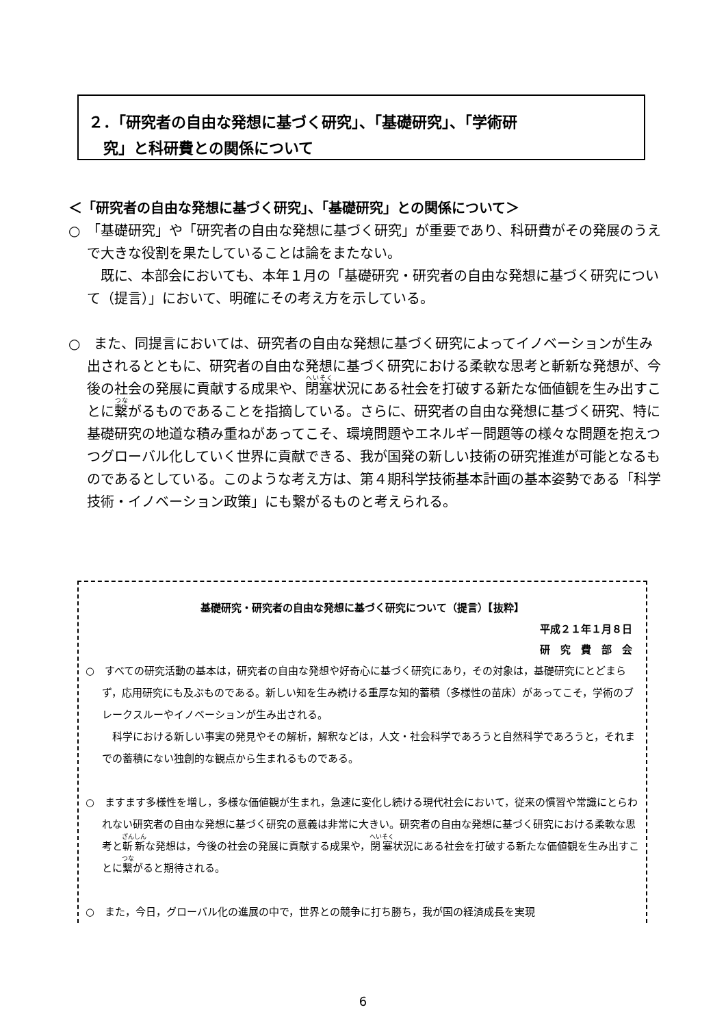２．「研究者の自由な発想に基づく研究」、「基礎研究」、「学術研
　究」と科研費との関係について
＜「研究者の自由な発想に基づく研究」、「基礎研究」との関係について＞
○　「基礎研究」や「研究者の自由な発想に基づく研究」が重要であり、科研費がその発展のうえで大きな役割を果たしていることは論をまたない。
　既に、本部会においても、本年１月の「基礎研究・研究者の自由な発想に基づく研究について（提言）」において、明確にその考え方を示している。
○　また、同提言においては、研究者の自由な発想に基づく研究によってイノベーションが生み出されるとともに、研究者の自由な発想に基づく研究における柔軟な思考と斬新な発想が、今後の社会の発展に貢献する成果や、閉塞状況にある社会を打破する新たな価値観を生み出すことに繋がるものであることを指摘している。さらに、研究者の自由な発想に基づく研究、特に基礎研究の地道な積み重ねがあってこそ、環境問題やエネルギー問題等の様々な問題を抱えつつグローバル化していく世界に貢献できる、我が国発の新しい技術の研究推進が可能となるものであるとしている。このような考え方は、第４期科学技術基本計画の基本姿勢である「科学技術・イノベーション政策」にも繋がるものと考えられる。
基礎研究・研究者の自由な発想に基づく研究について（提言）【抜粋】
平成２１年１月８日
研　究　費　部　会
○　すべての研究活動の基本は，研究者の自由な発想や好奇心に基づく研究にあり，その対象は，基礎研究にとどまらず，応用研究にも及ぶものである。新しい知を生み続ける重厚な知的蓄積（多様性の苗床）があってこそ，学術のブレークスルーやイノベーションが生み出される。
　科学における新しい事実の発見やその解析，解釈などは，人文・社会科学であろうと自然科学であろうと，それまでの蓄積にない独創的な観点から生まれるものである。
○　ますます多様性を増し，多様な価値観が生まれ，急速に変化し続ける現代社会において，従来の慣習や常識にとらわれない研究者の自由な発想に基づく研究の意義は非常に大きい。研究者の自由な発想に基づく研究における柔軟な思考と斬新な発想は，今後の社会の発展に貢献する成果や，閉塞状況にある社会を打破する新たな価値観を生み出すことに繋がると期待される。
○　また，今日，グローバル化の進展の中で，世界との競争に打ち勝ち，我が国の経済成長を実現
6